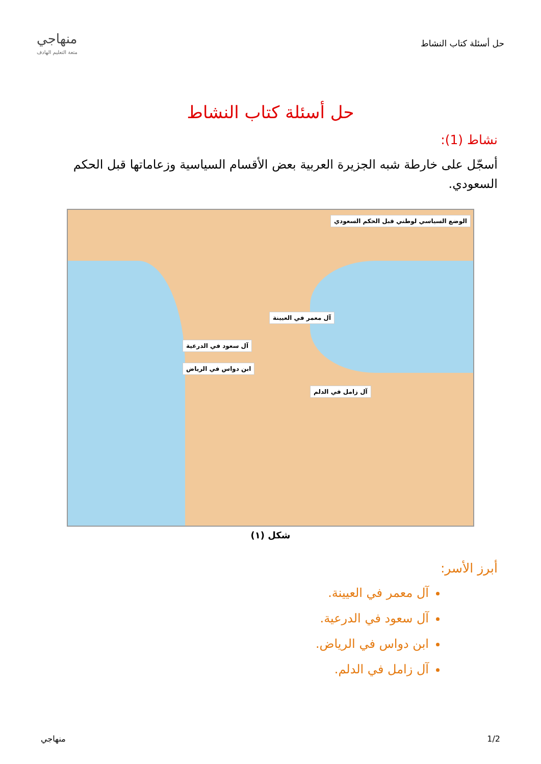حل أسئلة كتاب النشاط
منهاجي
متعة التعليم الهادف
حل أسئلة كتاب النشاط
نشاط (1):
أسجّل على خارطة شبه الجزيرة العربية بعض الأقسام السياسية وزعاماتها قبل الحكم السعودي.
الوضع السياسي لوطني قبل الحكم السعودي
آل معمر في العيينة
آل سعود في الدرعية
ابن دواس في الرياض
آل زامل في الدلم
شكل (١)
أبرز الأسر:
آل معمر في العيينة.
آل سعود في الدرعية.
ابن دواس في الرياض.
آل زامل في الدلم.
1/2 منهاجي